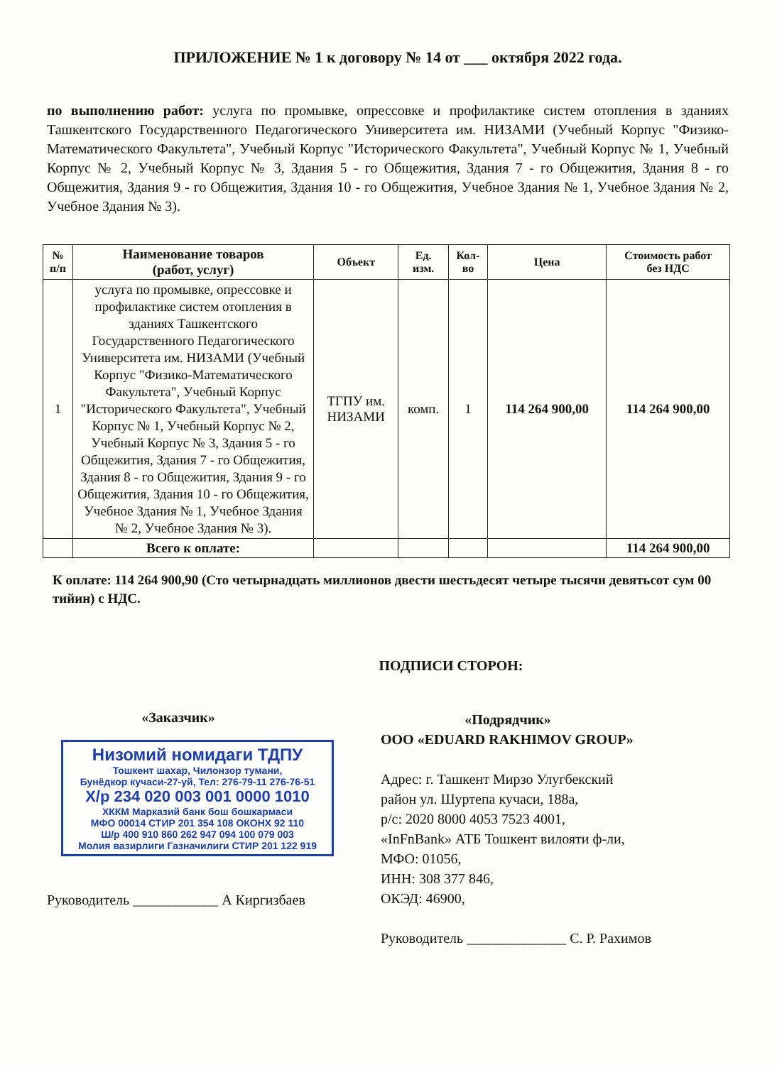ПРИЛОЖЕНИЕ № 1 к договору № 14 от ___ октября 2022 года.
по выполнению работ: услуга по промывке, опрессовке и профилактике систем отопления в зданиях Ташкентского Государственного Педагогического Университета им. НИЗАМИ (Учебный Корпус "Физико-Математического Факультета", Учебный Корпус "Исторического Факультета", Учебный Корпус № 1, Учебный Корпус № 2, Учебный Корпус № 3, Здания 5 - го Общежития, Здания 7 - го Общежития, Здания 8 - го Общежития, Здания 9 - го Общежития, Здания 10 - го Общежития, Учебное Здания № 1, Учебное Здания № 2, Учебное Здания № 3).
| № п/п | Наименование товаров (работ, услуг) | Объект | Ед. изм. | Кол- во | Цена | Стоимость работ без НДС |
| --- | --- | --- | --- | --- | --- | --- |
| 1 | услуга по промывке, опрессовке и профилактике систем отопления в зданиях Ташкентского Государственного Педагогического Университета им. НИЗАМИ (Учебный Корпус "Физико-Математического Факультета", Учебный Корпус "Исторического Факультета", Учебный Корпус № 1, Учебный Корпус № 2, Учебный Корпус № 3, Здания 5 - го Общежития, Здания 7 - го Общежития, Здания 8 - го Общежития, Здания 9 - го Общежития, Здания 10 - го Общежития, Учебное Здания № 1, Учебное Здания № 2, Учебное Здания № 3). | ТГПУ им. НИЗАМИ | комп. | 1 | 114 264 900,00 | 114 264 900,00 |
| | Всего к оплате: | | | | | 114 264 900,00 |
К оплате: 114 264 900,90 (Сто четырнадцать миллионов двести шестьдесят четыре тысячи девятьсот сум 00 тийин) с НДС.
ПОДПИСИ СТОРОН:
«Заказчик»
Низомий номидаги ТДПУ
Тошкент шахар, Чилонзор тумани,
Бунёдкор кучаси-27-уй, Тел: 276-79-11 276-76-51
Х/р 234 020 003 001 0000 1010
ХККМ Марказий банк бош бошкармаси
МФО 00014 СТИР 201 354 108 ОКОНХ 92 110
Ш/р 400 910 860 262 947 094 100 079 003
Молия вазирлиги Газначилиги СТИР 201 122 919
Руководитель ____________ А Киргизбаев
«Подрядчик»
ООО «EDUARD RAKHIMOV GROUP»
Адрес: г. Ташкент Мирзо Улугбекский
район ул. Шуртепа кучаси, 188а,
р/с: 2020 8000 4053 7523 4001,
«InFnBank» АТБ Тошкент вилояти ф-ли,
МФО: 01056,
ИНН: 308 377 846,
ОКЭД: 46900,
Руководитель ______________ С. Р. Рахимов